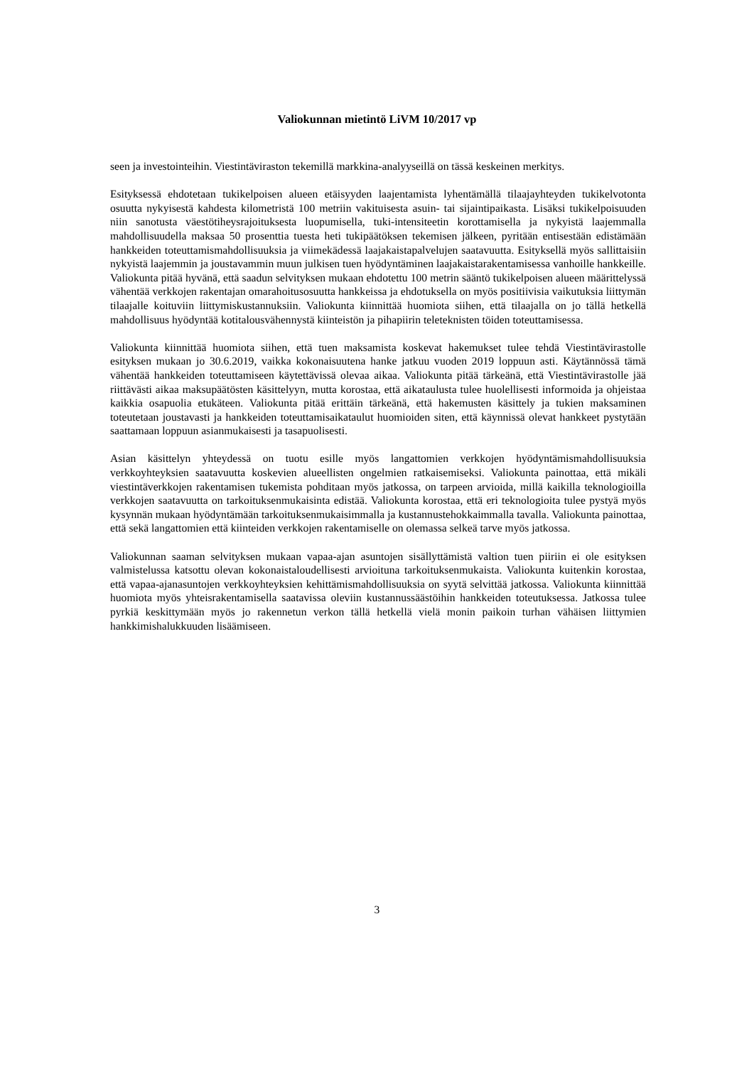Valiokunnan mietintö LiVM 10/2017 vp
seen ja investointeihin. Viestintäviraston tekemillä markkina-analyyseillä on tässä keskeinen merkitys.
Esityksessä ehdotetaan tukikelpoisen alueen etäisyyden laajentamista lyhentämällä tilaajayhteyden tukikelvotonta osuutta nykyisestä kahdesta kilometristä 100 metriin vakituisesta asuin- tai sijaintipaikasta. Lisäksi tukikelpoisuuden niin sanotusta väestötiheysrajoituksesta luopumisella, tuki-intensiteetin korottamisella ja nykyistä laajemmalla mahdollisuudella maksaa 50 prosenttia tuesta heti tukipäätöksen tekemisen jälkeen, pyritään entisestään edistämään hankkeiden toteuttamismahdollisuuksia ja viimekädessä laajakaistapalvelujen saatavuutta. Esityksellä myös sallittaisiin nykyistä laajemmin ja joustavammin muun julkisen tuen hyödyntäminen laajakaistarakentamisessa vanhoille hankkeille. Valiokunta pitää hyvänä, että saadun selvityksen mukaan ehdotettu 100 metrin sääntö tukikelpoisen alueen määrittelyssä vähentää verkkojen rakentajan omarahoitusosuutta hankkeissa ja ehdotuksella on myös positiivisia vaikutuksia liittymän tilaajalle koituviin liittymiskustannuksiin. Valiokunta kiinnittää huomiota siihen, että tilaajalla on jo tällä hetkellä mahdollisuus hyödyntää kotitalousvähennystä kiinteistön ja pihapiirin teleteknisten töiden toteuttamisessa.
Valiokunta kiinnittää huomiota siihen, että tuen maksamista koskevat hakemukset tulee tehdä Viestintävirastolle esityksen mukaan jo 30.6.2019, vaikka kokonaisuutena hanke jatkuu vuoden 2019 loppuun asti. Käytännössä tämä vähentää hankkeiden toteuttamiseen käytettävissä olevaa aikaa. Valiokunta pitää tärkeänä, että Viestintävirastolle jää riittävästi aikaa maksupäätösten käsittelyyn, mutta korostaa, että aikataulusta tulee huolellisesti informoida ja ohjeistaa kaikkia osapuolia etukäteen. Valiokunta pitää erittäin tärkeänä, että hakemusten käsittely ja tukien maksaminen toteutetaan joustavasti ja hankkeiden toteuttamisaikataulut huomioiden siten, että käynnissä olevat hankkeet pystytään saattamaan loppuun asianmukaisesti ja tasapuolisesti.
Asian käsittelyn yhteydessä on tuotu esille myös langattomien verkkojen hyödyntämismahdollisuuksia verkkoyhteyksien saatavuutta koskevien alueellisten ongelmien ratkaisemiseksi. Valiokunta painottaa, että mikäli viestintäverkkojen rakentamisen tukemista pohditaan myös jatkossa, on tarpeen arvioida, millä kaikilla teknologioilla verkkojen saatavuutta on tarkoituksenmukaisinta edistää. Valiokunta korostaa, että eri teknologioita tulee pystyä myös kysynnän mukaan hyödyntämään tarkoituksenmukaisimmalla ja kustannustehokkaimmalla tavalla. Valiokunta painottaa, että sekä langattomien että kiinteiden verkkojen rakentamiselle on olemassa selkeä tarve myös jatkossa.
Valiokunnan saaman selvityksen mukaan vapaa-ajan asuntojen sisällyttämistä valtion tuen piiriin ei ole esityksen valmistelussa katsottu olevan kokonaistaloudellisesti arvioituna tarkoituksenmukaista. Valiokunta kuitenkin korostaa, että vapaa-ajanasuntojen verkkoyhteyksien kehittämismahdollisuuksia on syytä selvittää jatkossa. Valiokunta kiinnittää huomiota myös yhteisrakentamisella saatavissa oleviin kustannussäästöihin hankkeiden toteutuksessa. Jatkossa tulee pyrkiä keskittymään myös jo rakennetun verkon tällä hetkellä vielä monin paikoin turhan vähäisen liittymien hankkimishalukkuuden lisäämiseen.
3